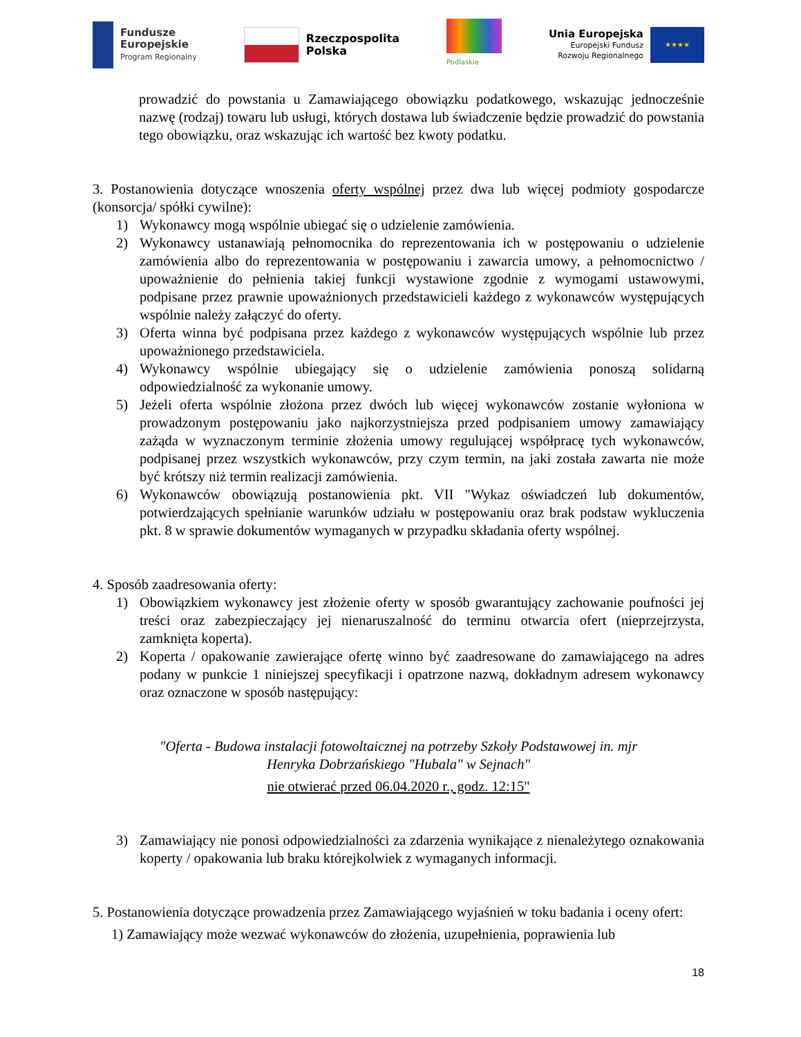Fundusze
Europejskie
Program Regionalny
Rzeczpospolita
Polska
Podlaskie
Unia Europejska
Europejski Fundusz
Rozwoju Regionalnego
★★★★
prowadzić do powstania u Zamawiającego obowiązku podatkowego, wskazując jednocześnie nazwę (rodzaj) towaru lub usługi, których dostawa lub świadczenie będzie prowadzić do powstania tego obowiązku, oraz wskazując ich wartość bez kwoty podatku.
3. Postanowienia dotyczące wnoszenia oferty wspólnej przez dwa lub więcej podmioty gospodarcze (konsorcja/ spółki cywilne):
1) Wykonawcy mogą wspólnie ubiegać się o udzielenie zamówienia.
2) Wykonawcy ustanawiają pełnomocnika do reprezentowania ich w postępowaniu o udzielenie zamówienia albo do reprezentowania w postępowaniu i zawarcia umowy, a pełnomocnictwo / upoważnienie do pełnienia takiej funkcji wystawione zgodnie z wymogami ustawowymi, podpisane przez prawnie upoważnionych przedstawicieli każdego z wykonawców występujących wspólnie należy załączyć do oferty.
3) Oferta winna być podpisana przez każdego z wykonawców występujących wspólnie lub przez upoważnionego przedstawiciela.
4) Wykonawcy wspólnie ubiegający się o udzielenie zamówienia ponoszą solidarną odpowiedzialność za wykonanie umowy.
5) Jeżeli oferta wspólnie złożona przez dwóch lub więcej wykonawców zostanie wyłoniona w prowadzonym postępowaniu jako najkorzystniejsza przed podpisaniem umowy zamawiający zażąda w wyznaczonym terminie złożenia umowy regulującej współpracę tych wykonawców, podpisanej przez wszystkich wykonawców, przy czym termin, na jaki została zawarta nie może być krótszy niż termin realizacji zamówienia.
6) Wykonawców obowiązują postanowienia pkt. VII "Wykaz oświadczeń lub dokumentów, potwierdzających spełnianie warunków udziału w postępowaniu oraz brak podstaw wykluczenia pkt. 8 w sprawie dokumentów wymaganych w przypadku składania oferty wspólnej.
4. Sposób zaadresowania oferty:
1) Obowiązkiem wykonawcy jest złożenie oferty w sposób gwarantujący zachowanie poufności jej treści oraz zabezpieczający jej nienaruszalność do terminu otwarcia ofert (nieprzejrzysta, zamknięta koperta).
2) Koperta / opakowanie zawierające ofertę winno być zaadresowane do zamawiającego na adres podany w punkcie 1 niniejszej specyfikacji i opatrzone nazwą, dokładnym adresem wykonawcy oraz oznaczone w sposób następujący:
"Oferta - Budowa instalacji fotowoltaicznej na potrzeby Szkoły Podstawowej in. mjr
Henryka Dobrzańskiego "Hubala" w Sejnach"
nie otwierać przed 06.04.2020 r., godz. 12:15"
3) Zamawiający nie ponosi odpowiedzialności za zdarzenia wynikające z nienależytego oznakowania koperty / opakowania lub braku którejkolwiek z wymaganych informacji.
5. Postanowienia dotyczące prowadzenia przez Zamawiającego wyjaśnień w toku badania i oceny ofert:
1) Zamawiający może wezwać wykonawców do złożenia, uzupełnienia, poprawienia lub
18